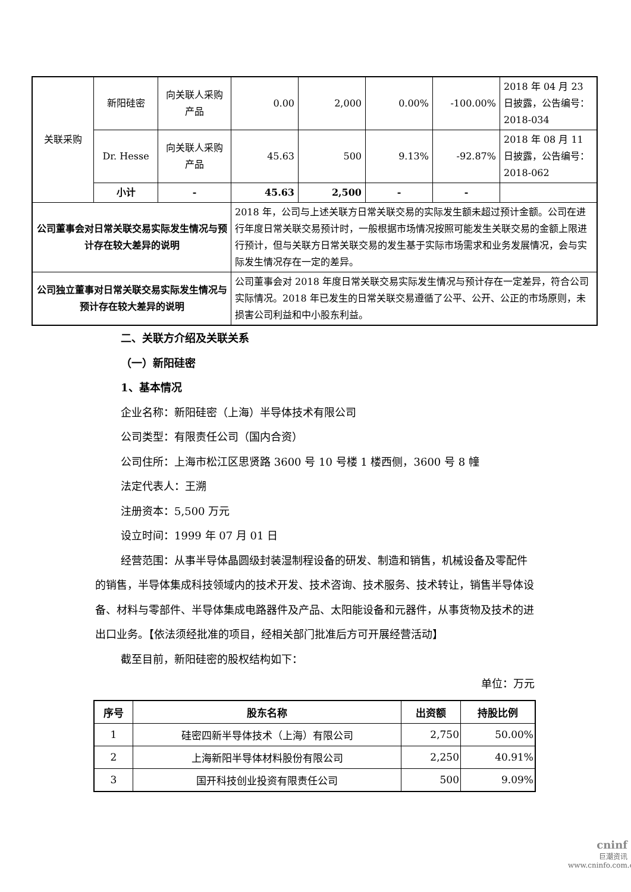| 关联采购 | 新阳硅密 | 向关联人采购产品 | 0.00 | 2,000 | 0.00% | -100.00% | 2018 年 04 月 23 日披露，公告编号：2018-034 |
| | Dr. Hesse | 向关联人采购产品 | 45.63 | 500 | 9.13% | -92.87% | 2018 年 08 月 11 日披露，公告编号：2018-062 |
| | 小计 | - | 45.63 | 2,500 | - | - | |
| 公司董事会对日常关联交易实际发生情况与预计存在较大差异的说明 | | | 2018 年，公司与上述关联方日常关联交易的实际发生额未超过预计金额。公司在进行年度日常关联交易预计时，一般根据市场情况按照可能发生关联交易的金额上限进行预计，但与关联方日常关联交易的发生基于实际市场需求和业务发展情况，会与实际发生情况存在一定的差异。 | | | | |
| 公司独立董事对日常关联交易实际发生情况与预计存在较大差异的说明 | | | 公司董事会对 2018 年度日常关联交易实际发生情况与预计存在一定差异，符合公司实际情况。2018 年已发生的日常关联交易遵循了公平、公开、公正的市场原则，未损害公司利益和中小股东利益。 | | | | |
二、关联方介绍及关联关系
（一）新阳硅密
1、基本情况
企业名称：新阳硅密（上海）半导体技术有限公司
公司类型：有限责任公司（国内合资）
公司住所：上海市松江区思贤路 3600 号 10 号楼 1 楼西侧，3600 号 8 幢
法定代表人：王溯
注册资本：5,500 万元
设立时间：1999 年 07 月 01 日
经营范围：从事半导体晶圆级封装湿制程设备的研发、制造和销售，机械设备及零配件的销售，半导体集成科技领域内的技术开发、技术咨询、技术服务、技术转让，销售半导体设备、材料与零部件、半导体集成电路器件及产品、太阳能设备和元器件，从事货物及技术的进出口业务。【依法须经批准的项目，经相关部门批准后方可开展经营活动】
截至目前，新阳硅密的股权结构如下：
单位：万元
| 序号 | 股东名称 | 出资额 | 持股比例 |
| --- | --- | --- | --- |
| 1 | 硅密四新半导体技术（上海）有限公司 | 2,750 | 50.00% |
| 2 | 上海新阳半导体材料股份有限公司 | 2,250 | 40.91% |
| 3 | 国开科技创业投资有限责任公司 | 500 | 9.09% |
cninf
巨潮资讯
www.cninfo.com.cn